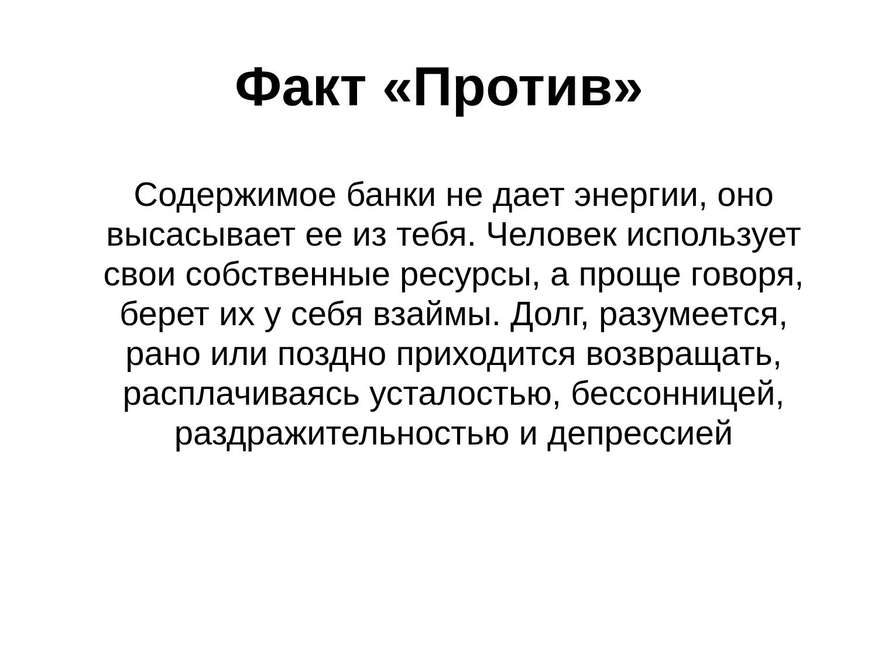Факт «Против»
Содержимое банки не дает энергии, оно высасывает ее из тебя. Человек использует свои собственные ресурсы, а проще говоря, берет их у себя взаймы. Долг, разумеется, рано или поздно приходится возвращать, расплачиваясь усталостью, бессонницей, раздражительностью и депрессией